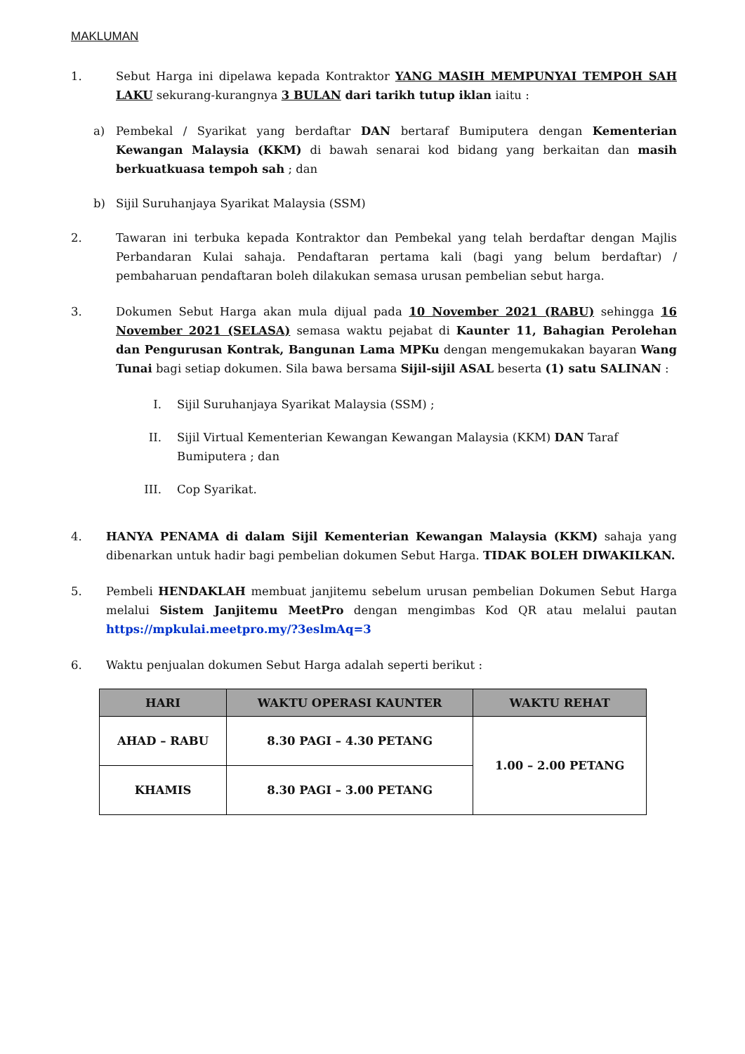MAKLUMAN
1. Sebut Harga ini dipelawa kepada Kontraktor YANG MASIH MEMPUNYAI TEMPOH SAH LAKU sekurang-kurangnya 3 BULAN dari tarikh tutup iklan iaitu :
a) Pembekal / Syarikat yang berdaftar DAN bertaraf Bumiputera dengan Kementerian Kewangan Malaysia (KKM) di bawah senarai kod bidang yang berkaitan dan masih berkuatkuasa tempoh sah ; dan
b) Sijil Suruhanjaya Syarikat Malaysia (SSM)
2. Tawaran ini terbuka kepada Kontraktor dan Pembekal yang telah berdaftar dengan Majlis Perbandaran Kulai sahaja. Pendaftaran pertama kali (bagi yang belum berdaftar) / pembaharuan pendaftaran boleh dilakukan semasa urusan pembelian sebut harga.
3. Dokumen Sebut Harga akan mula dijual pada 10 November 2021 (RABU) sehingga 16 November 2021 (SELASA) semasa waktu pejabat di Kaunter 11, Bahagian Perolehan dan Pengurusan Kontrak, Bangunan Lama MPKu dengan mengemukakan bayaran Wang Tunai bagi setiap dokumen. Sila bawa bersama Sijil-sijil ASAL beserta (1) satu SALINAN :
I. Sijil Suruhanjaya Syarikat Malaysia (SSM) ;
II. Sijil Virtual Kementerian Kewangan Kewangan Malaysia (KKM) DAN Taraf Bumiputera ; dan
III. Cop Syarikat.
4. HANYA PENAMA di dalam Sijil Kementerian Kewangan Malaysia (KKM) sahaja yang dibenarkan untuk hadir bagi pembelian dokumen Sebut Harga. TIDAK BOLEH DIWAKILKAN.
5. Pembeli HENDAKLAH membuat janjitemu sebelum urusan pembelian Dokumen Sebut Harga melalui Sistem Janjitemu MeetPro dengan mengimbas Kod QR atau melalui pautan https://mpkulai.meetpro.my/?3eslmAq=3
6. Waktu penjualan dokumen Sebut Harga adalah seperti berikut :
| HARI | WAKTU OPERASI KAUNTER | WAKTU REHAT |
| --- | --- | --- |
| AHAD – RABU | 8.30 PAGI – 4.30 PETANG | 1.00 – 2.00 PETANG |
| KHAMIS | 8.30 PAGI – 3.00 PETANG | |